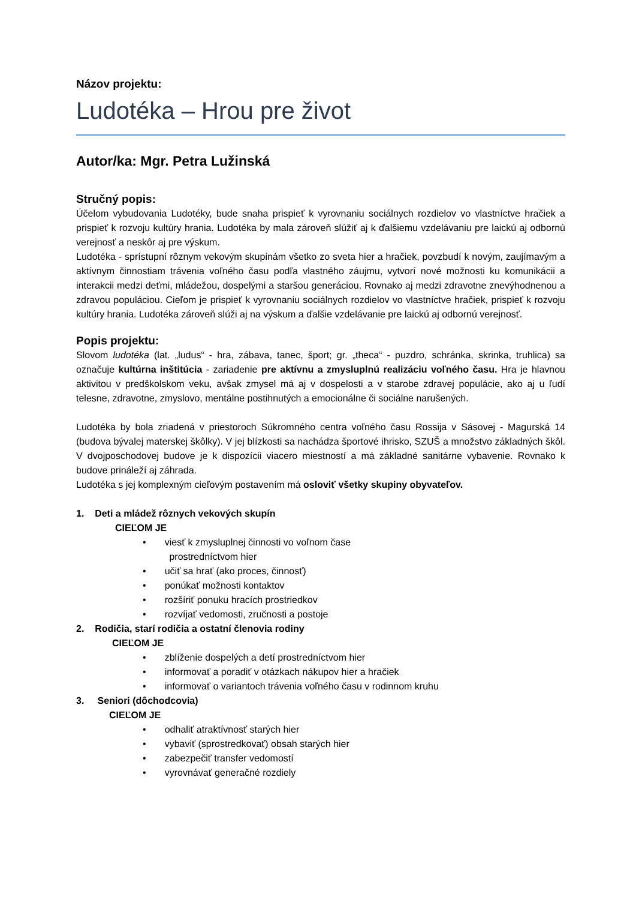Názov projektu:
Ludotéka – Hrou pre život
Autor/ka: Mgr. Petra Lužinská
Stručný popis:
Účelom vybudovania Ludotéky, bude snaha prispieť k vyrovnaniu sociálnych rozdielov vo vlastníctve hračiek a prispieť k rozvoju kultúry hrania. Ludotéka by mala zároveň slúžiť aj k ďalšiemu vzdelávaniu pre laickú aj odbornú verejnosť a neskôr aj pre výskum.
Ludotéka - sprístupní rôznym vekovým skupinám všetko zo sveta hier a hračiek, povzbudí k novým, zaujímavým a aktívnym činnostiam trávenia voľného času podľa vlastného záujmu, vytvorí nové možnosti ku komunikácii a interakcii medzi deťmi, mládežou, dospelými a staršou generáciou. Rovnako aj medzi zdravotne znevýhodnenou a zdravou populáciou. Cieľom je prispieť k vyrovnaniu sociálnych rozdielov vo vlastníctve hračiek, prispieť k rozvoju kultúry hrania. Ludotéka zároveň slúži aj na výskum a ďalšie vzdelávanie pre laickú aj odbornú verejnosť.
Popis projektu:
Slovom ludotéka (lat. „ludus“ - hra, zábava, tanec, šport; gr. „theca“ - puzdro, schránka, skrinka, truhlica) sa označuje kultúrna inštitúcia - zariadenie pre aktívnu a zmysluplnú realizáciu voľného času. Hra je hlavnou aktivitou v predškolskom veku, avšak zmysel má aj v dospelosti a v starobe zdravej populácie, ako aj u ľudí telesne, zdravotne, zmyslovo, mentálne postihnutých a emocionálne či sociálne narušených.
Ludotéka by bola zriadená v priestoroch Súkromného centra voľného času Rossija v Sásovej - Magurská 14 (budova bývalej materskej škôlky). V jej blízkosti sa nachádza športové ihrisko, SZUŠ a množstvo základných škôl. V dvojposchodovej budove je k dispozícii viacero miestností a má základné sanitárne vybavenie. Rovnako k budove prináleží aj záhrada.
Ludotéka s jej komplexným cieľovým postavením má osloviť všetky skupiny obyvateľov.
1. Deti a mládež rôznych vekových skupín
CIEĽOM JE
• viesť k zmysluplnej činnosti vo voľnom čase
prostredníctvom hier
• učiť sa hrať (ako proces, činnosť)
• ponúkať možnosti kontaktov
• rozšíriť ponuku hracích prostriedkov
• rozvíjať vedomosti, zručnosti a postoje
2. Rodičia, starí rodičia a ostatní členovia rodiny
CIEĽOM JE
• zblíženie dospelých a detí prostredníctvom hier
• informovať a poradiť v otázkach nákupov hier a hračiek
• informovať o variantoch trávenia voľného času v rodinnom kruhu
3. Seniori (dôchodcovia)
CIEĽOM JE
• odhaliť atraktívnosť starých hier
• vybaviť (sprostredkovať) obsah starých hier
• zabezpečiť transfer vedomostí
• vyrovnávať generačné rozdiely